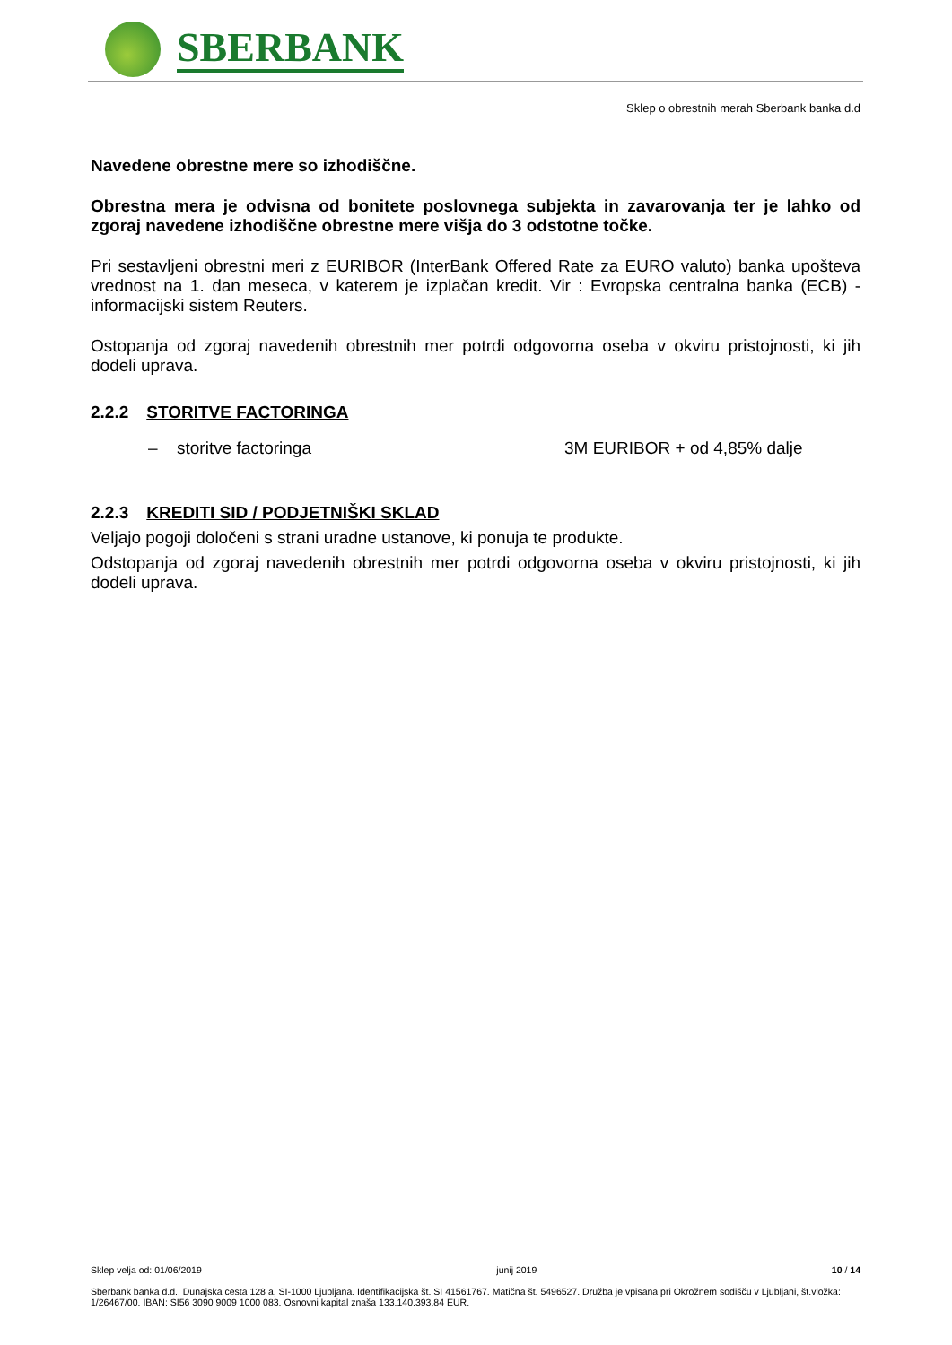SBERBANK
Sklep o obrestnih merah Sberbank banka d.d
Navedene obrestne mere so izhodiščne.
Obrestna mera je odvisna od bonitete poslovnega subjekta in zavarovanja ter je lahko od zgoraj navedene izhodiščne obrestne mere višja do 3 odstotne točke.
Pri sestavljeni obrestni meri z EURIBOR (InterBank Offered Rate za EURO valuto) banka upošteva vrednost na 1. dan meseca, v katerem je izplačan kredit. Vir : Evropska centralna banka (ECB) - informacijski sistem Reuters.
Ostopanja od zgoraj navedenih obrestnih mer potrdi odgovorna oseba v okviru pristojnosti, ki jih dodeli uprava.
2.2.2 STORITVE FACTORINGA
– storitve factoringa 3M EURIBOR + od 4,85% dalje
2.2.3 KREDITI SID / PODJETNIŠKI SKLAD
Veljajo pogoji določeni s strani uradne ustanove, ki ponuja te produkte.
Odstopanja od zgoraj navedenih obrestnih mer potrdi odgovorna oseba v okviru pristojnosti, ki jih dodeli uprava.
Sklep velja od: 01/06/2019 junij 2019 10 / 14
Sberbank banka d.d., Dunajska cesta 128 a, SI-1000 Ljubljana. Identifikacijska št. SI 41561767. Matična št. 5496527. Družba je vpisana pri Okrožnem sodišču v Ljubljani, št.vložka: 1/26467/00. IBAN: SI56 3090 9009 1000 083. Osnovni kapital znaša 133.140.393,84 EUR.